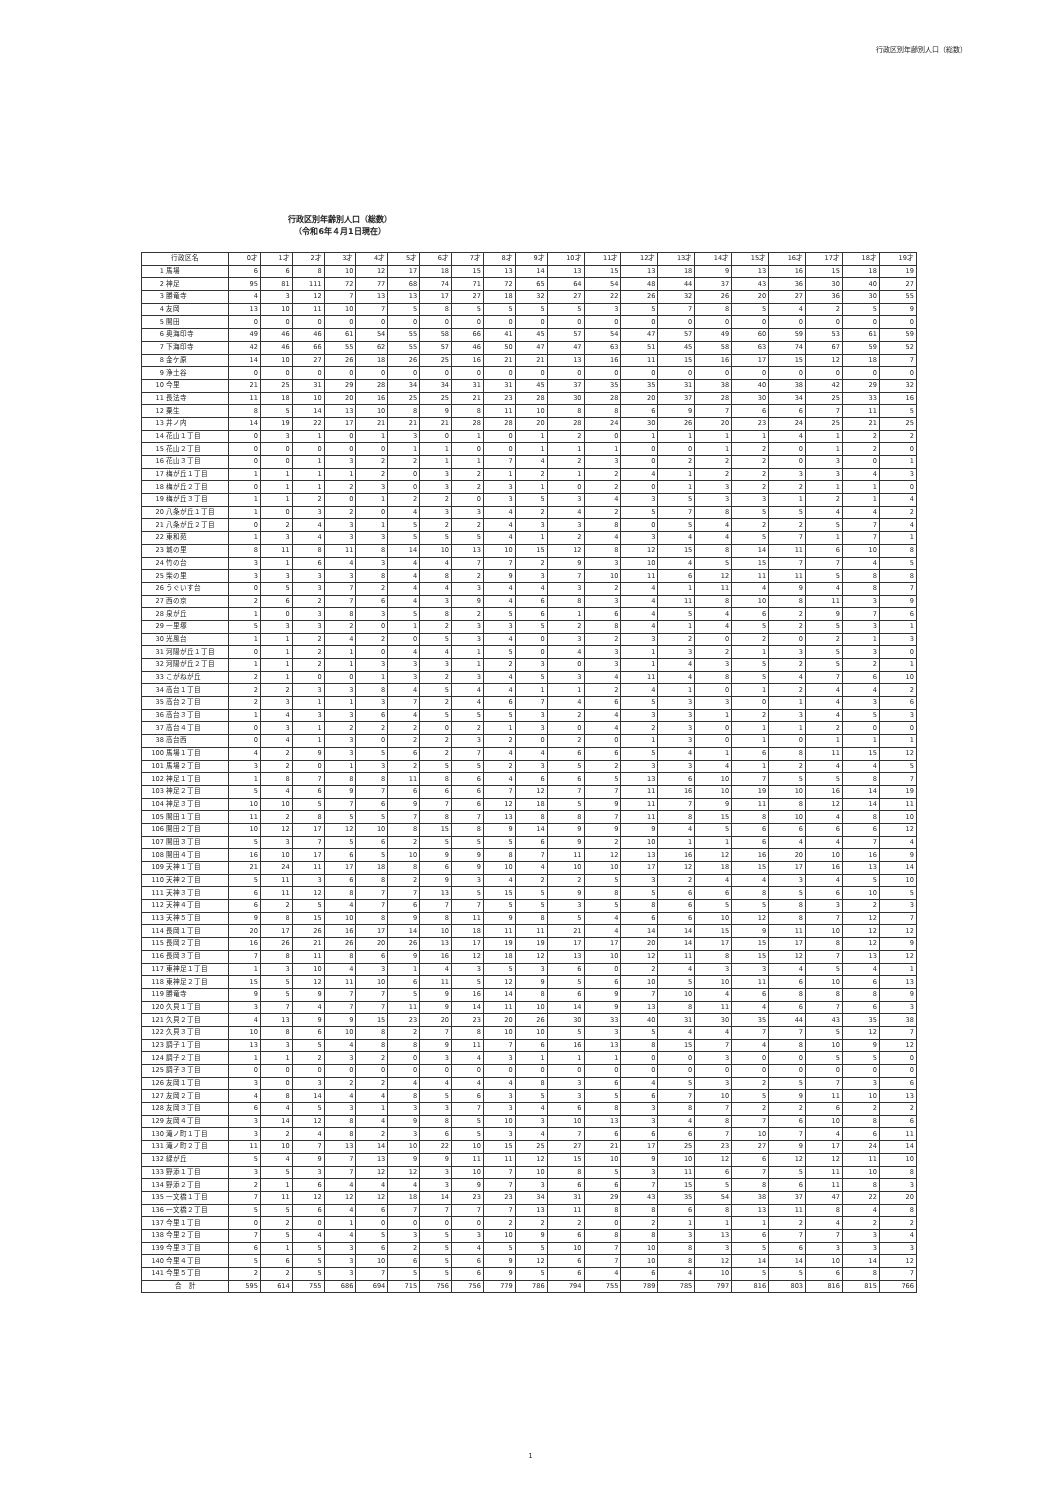行政区別年齢別人口（総数）
行政区別年齢別人口（総数）
（令和6年４月1日現在）
| 行政区名 | | 0才 | 1才 | 2才 | 3才 | 4才 | 5才 | 6才 | 7才 | 8才 | 9才 | 10才 | 11才 | 12才 | 13才 | 14才 | 15才 | 16才 | 17才 | 18才 | 19才 |
| --- | --- | --- | --- | --- | --- | --- | --- | --- | --- | --- | --- | --- | --- | --- | --- | --- | --- | --- | --- | --- | --- |
| 1 | 馬場 | 6 | 6 | 8 | 10 | 12 | 17 | 18 | 15 | 13 | 14 | 13 | 15 | 13 | 18 | 9 | 13 | 16 | 15 | 18 | 19 |
| 2 | 神足 | 95 | 81 | 111 | 72 | 77 | 68 | 74 | 71 | 72 | 65 | 64 | 54 | 48 | 44 | 37 | 43 | 36 | 30 | 40 | 27 |
| 3 | 勝竜寺 | 4 | 3 | 12 | 7 | 13 | 13 | 17 | 27 | 18 | 32 | 27 | 22 | 26 | 32 | 26 | 20 | 27 | 36 | 30 | 55 |
| 4 | 友岡 | 13 | 10 | 11 | 10 | 7 | 5 | 8 | 5 | 5 | 5 | 5 | 3 | 5 | 7 | 8 | 5 | 4 | 2 | 5 | 9 |
| 5 | 開田 | 0 | 0 | 0 | 0 | 0 | 0 | 0 | 0 | 0 | 0 | 0 | 0 | 0 | 0 | 0 | 0 | 0 | 0 | 0 | 0 |
| 6 | 奥海印寺 | 49 | 46 | 46 | 61 | 54 | 55 | 58 | 66 | 41 | 45 | 57 | 54 | 47 | 57 | 49 | 60 | 59 | 53 | 61 | 59 |
| 7 | 下海印寺 | 42 | 46 | 66 | 55 | 62 | 55 | 57 | 46 | 50 | 47 | 47 | 63 | 51 | 45 | 58 | 63 | 74 | 67 | 59 | 52 |
| 8 | 金ケ原 | 14 | 10 | 27 | 26 | 18 | 26 | 25 | 16 | 21 | 21 | 13 | 16 | 11 | 15 | 16 | 17 | 15 | 12 | 18 | 7 |
| 9 | 浄土谷 | 0 | 0 | 0 | 0 | 0 | 0 | 0 | 0 | 0 | 0 | 0 | 0 | 0 | 0 | 0 | 0 | 0 | 0 | 0 | 0 |
| 10 | 今里 | 21 | 25 | 31 | 29 | 28 | 34 | 34 | 31 | 31 | 45 | 37 | 35 | 35 | 31 | 38 | 40 | 38 | 42 | 29 | 32 |
| 11 | 長法寺 | 11 | 18 | 10 | 20 | 16 | 25 | 25 | 21 | 23 | 28 | 30 | 28 | 20 | 37 | 28 | 30 | 34 | 25 | 33 | 16 |
| 12 | 粟生 | 8 | 5 | 14 | 13 | 10 | 8 | 9 | 8 | 11 | 10 | 8 | 8 | 6 | 9 | 7 | 6 | 6 | 7 | 11 | 5 |
| 13 | 井ノ内 | 14 | 19 | 22 | 17 | 21 | 21 | 21 | 28 | 28 | 20 | 28 | 24 | 30 | 26 | 20 | 23 | 24 | 25 | 21 | 25 |
| 14 | 花山１丁目 | 0 | 3 | 1 | 0 | 1 | 3 | 0 | 1 | 0 | 1 | 2 | 0 | 1 | 1 | 1 | 1 | 4 | 1 | 2 | 2 |
| 15 | 花山２丁目 | 0 | 0 | 0 | 0 | 0 | 1 | 1 | 0 | 0 | 1 | 1 | 1 | 0 | 0 | 1 | 2 | 0 | 1 | 2 | 0 |
| 16 | 花山３丁目 | 0 | 0 | 1 | 3 | 2 | 2 | 1 | 1 | 7 | 4 | 2 | 3 | 0 | 2 | 2 | 2 | 0 | 3 | 0 | 1 |
| 17 | 梅が丘１丁目 | 1 | 1 | 1 | 1 | 2 | 0 | 3 | 2 | 1 | 2 | 1 | 2 | 4 | 1 | 2 | 2 | 3 | 3 | 4 | 3 |
| 18 | 梅が丘２丁目 | 0 | 1 | 1 | 2 | 3 | 0 | 3 | 2 | 3 | 1 | 0 | 2 | 0 | 1 | 3 | 2 | 2 | 1 | 1 | 0 |
| 19 | 梅が丘３丁目 | 1 | 1 | 2 | 0 | 1 | 2 | 2 | 0 | 3 | 5 | 3 | 4 | 3 | 5 | 3 | 3 | 1 | 2 | 1 | 4 |
| 20 | 八条が丘１丁目 | 1 | 0 | 3 | 2 | 0 | 4 | 3 | 3 | 4 | 2 | 4 | 2 | 5 | 7 | 8 | 5 | 5 | 4 | 4 | 2 |
| 21 | 八条が丘２丁目 | 0 | 2 | 4 | 3 | 1 | 5 | 2 | 2 | 4 | 3 | 3 | 8 | 0 | 5 | 4 | 2 | 2 | 5 | 7 | 4 |
| 22 | 東和苑 | 1 | 3 | 4 | 3 | 3 | 5 | 5 | 5 | 4 | 1 | 2 | 4 | 3 | 4 | 4 | 5 | 7 | 1 | 7 | 1 |
| 23 | 城の里 | 8 | 11 | 8 | 11 | 8 | 14 | 10 | 13 | 10 | 15 | 12 | 8 | 12 | 15 | 8 | 14 | 11 | 6 | 10 | 8 |
| 24 | 竹の台 | 3 | 1 | 6 | 4 | 3 | 4 | 4 | 7 | 7 | 2 | 9 | 3 | 10 | 4 | 5 | 15 | 7 | 7 | 4 | 5 |
| 25 | 柴の里 | 3 | 3 | 3 | 3 | 8 | 4 | 8 | 2 | 9 | 3 | 7 | 10 | 11 | 6 | 12 | 11 | 11 | 5 | 8 | 8 |
| 26 | うぐいす台 | 0 | 5 | 3 | 7 | 2 | 4 | 4 | 3 | 4 | 4 | 3 | 2 | 4 | 1 | 11 | 4 | 9 | 4 | 8 | 7 |
| 27 | 西の京 | 2 | 6 | 2 | 7 | 6 | 4 | 3 | 9 | 4 | 6 | 8 | 3 | 4 | 11 | 8 | 10 | 8 | 11 | 3 | 9 |
| 28 | 泉が丘 | 1 | 0 | 3 | 8 | 3 | 5 | 8 | 2 | 5 | 6 | 1 | 6 | 4 | 5 | 4 | 6 | 2 | 9 | 7 | 6 |
| 29 | 一里塚 | 5 | 3 | 3 | 2 | 0 | 1 | 2 | 3 | 3 | 5 | 2 | 8 | 4 | 1 | 4 | 5 | 2 | 5 | 3 | 1 |
| 30 | 光風台 | 1 | 1 | 2 | 4 | 2 | 0 | 5 | 3 | 4 | 0 | 3 | 2 | 3 | 2 | 0 | 2 | 0 | 2 | 1 | 3 |
| 31 | 河陽が丘１丁目 | 0 | 1 | 2 | 1 | 0 | 4 | 4 | 1 | 5 | 0 | 4 | 3 | 1 | 3 | 2 | 1 | 3 | 5 | 3 | 0 |
| 32 | 河陽が丘２丁目 | 1 | 1 | 2 | 1 | 3 | 3 | 3 | 1 | 2 | 3 | 0 | 3 | 1 | 4 | 3 | 5 | 2 | 5 | 2 | 1 |
| 33 | こがねが丘 | 2 | 1 | 0 | 0 | 1 | 3 | 2 | 3 | 4 | 5 | 3 | 4 | 11 | 4 | 8 | 5 | 4 | 7 | 6 | 10 |
| 34 | 高台１丁目 | 2 | 2 | 3 | 3 | 8 | 4 | 5 | 4 | 4 | 1 | 1 | 2 | 4 | 1 | 0 | 1 | 2 | 4 | 4 | 2 |
| 35 | 高台２丁目 | 2 | 3 | 1 | 1 | 3 | 7 | 2 | 4 | 6 | 7 | 4 | 6 | 5 | 3 | 3 | 0 | 1 | 4 | 3 | 6 |
| 36 | 高台３丁目 | 1 | 4 | 3 | 3 | 6 | 4 | 5 | 5 | 5 | 3 | 2 | 4 | 3 | 3 | 1 | 2 | 3 | 4 | 5 | 3 |
| 37 | 高台４丁目 | 0 | 3 | 1 | 2 | 2 | 2 | 0 | 2 | 1 | 3 | 0 | 4 | 2 | 3 | 0 | 1 | 1 | 2 | 0 | 0 |
| 38 | 高台西 | 0 | 4 | 1 | 3 | 0 | 2 | 2 | 3 | 2 | 0 | 2 | 0 | 1 | 3 | 0 | 1 | 0 | 1 | 1 | 1 |
| 100 | 馬場１丁目 | 4 | 2 | 9 | 3 | 5 | 6 | 2 | 7 | 4 | 4 | 6 | 6 | 5 | 4 | 1 | 6 | 8 | 11 | 15 | 12 |
| 101 | 馬場２丁目 | 3 | 2 | 0 | 1 | 3 | 2 | 5 | 5 | 2 | 3 | 5 | 2 | 3 | 3 | 4 | 1 | 2 | 4 | 4 | 5 |
| 102 | 神足１丁目 | 1 | 8 | 7 | 8 | 8 | 11 | 8 | 6 | 4 | 6 | 6 | 5 | 13 | 6 | 10 | 7 | 5 | 5 | 8 | 7 |
| 103 | 神足２丁目 | 5 | 4 | 6 | 9 | 7 | 6 | 6 | 6 | 7 | 12 | 7 | 7 | 11 | 16 | 10 | 19 | 10 | 16 | 14 | 19 |
| 104 | 神足３丁目 | 10 | 10 | 5 | 7 | 6 | 9 | 7 | 6 | 12 | 18 | 5 | 9 | 11 | 7 | 9 | 11 | 8 | 12 | 14 | 11 |
| 105 | 開田１丁目 | 11 | 2 | 8 | 5 | 5 | 7 | 8 | 7 | 13 | 8 | 8 | 7 | 11 | 8 | 15 | 8 | 10 | 4 | 8 | 10 |
| 106 | 開田２丁目 | 10 | 12 | 17 | 12 | 10 | 8 | 15 | 8 | 9 | 14 | 9 | 9 | 9 | 4 | 5 | 6 | 6 | 6 | 6 | 12 |
| 107 | 開田３丁目 | 5 | 3 | 7 | 5 | 6 | 2 | 5 | 5 | 5 | 6 | 9 | 2 | 10 | 1 | 1 | 6 | 4 | 4 | 7 | 4 |
| 108 | 開田４丁目 | 16 | 10 | 17 | 6 | 5 | 10 | 9 | 9 | 8 | 7 | 11 | 12 | 13 | 16 | 12 | 16 | 20 | 10 | 16 | 9 |
| 109 | 天神１丁目 | 21 | 24 | 11 | 17 | 18 | 8 | 6 | 9 | 10 | 4 | 10 | 10 | 17 | 12 | 18 | 15 | 17 | 16 | 13 | 14 |
| 110 | 天神２丁目 | 5 | 11 | 3 | 6 | 8 | 2 | 9 | 3 | 4 | 2 | 2 | 5 | 3 | 2 | 4 | 4 | 3 | 4 | 5 | 10 |
| 111 | 天神３丁目 | 6 | 11 | 12 | 8 | 7 | 7 | 13 | 5 | 15 | 5 | 9 | 8 | 5 | 6 | 6 | 8 | 5 | 6 | 10 | 5 |
| 112 | 天神４丁目 | 6 | 2 | 5 | 4 | 7 | 6 | 7 | 7 | 5 | 5 | 3 | 5 | 8 | 6 | 5 | 5 | 8 | 3 | 2 | 3 |
| 113 | 天神５丁目 | 9 | 8 | 15 | 10 | 8 | 9 | 8 | 11 | 9 | 8 | 5 | 4 | 6 | 6 | 10 | 12 | 8 | 7 | 12 | 7 |
| 114 | 長岡１丁目 | 20 | 17 | 26 | 16 | 17 | 14 | 10 | 18 | 11 | 11 | 21 | 4 | 14 | 14 | 15 | 9 | 11 | 10 | 12 | 12 |
| 115 | 長岡２丁目 | 16 | 26 | 21 | 26 | 20 | 26 | 13 | 17 | 19 | 19 | 17 | 17 | 20 | 14 | 17 | 15 | 17 | 8 | 12 | 9 |
| 116 | 長岡３丁目 | 7 | 8 | 11 | 8 | 6 | 9 | 16 | 12 | 18 | 12 | 13 | 10 | 12 | 11 | 8 | 15 | 12 | 7 | 13 | 12 |
| 117 | 東神足１丁目 | 1 | 3 | 10 | 4 | 3 | 1 | 4 | 3 | 5 | 3 | 6 | 0 | 2 | 4 | 3 | 3 | 4 | 5 | 4 | 1 |
| 118 | 東神足２丁目 | 15 | 5 | 12 | 11 | 10 | 6 | 11 | 5 | 12 | 9 | 5 | 6 | 10 | 5 | 10 | 11 | 6 | 10 | 6 | 13 |
| 119 | 勝竜寺 | 9 | 5 | 9 | 7 | 7 | 5 | 9 | 16 | 14 | 8 | 6 | 9 | 7 | 10 | 4 | 6 | 8 | 8 | 8 | 9 |
| 120 | 久貝１丁目 | 3 | 7 | 4 | 7 | 7 | 11 | 9 | 14 | 11 | 10 | 14 | 9 | 13 | 8 | 11 | 4 | 6 | 7 | 6 | 3 |
| 121 | 久貝２丁目 | 4 | 13 | 9 | 9 | 15 | 23 | 20 | 23 | 20 | 26 | 30 | 33 | 40 | 31 | 30 | 35 | 44 | 43 | 35 | 38 |
| 122 | 久貝３丁目 | 10 | 8 | 6 | 10 | 8 | 2 | 7 | 8 | 10 | 10 | 5 | 3 | 5 | 4 | 4 | 7 | 7 | 5 | 12 | 7 |
| 123 | 調子１丁目 | 13 | 3 | 5 | 4 | 8 | 8 | 9 | 11 | 7 | 6 | 16 | 13 | 8 | 15 | 7 | 4 | 8 | 10 | 9 | 12 |
| 124 | 調子２丁目 | 1 | 1 | 2 | 3 | 2 | 0 | 3 | 4 | 3 | 1 | 1 | 1 | 0 | 0 | 3 | 0 | 0 | 5 | 5 | 0 |
| 125 | 調子３丁目 | 0 | 0 | 0 | 0 | 0 | 0 | 0 | 0 | 0 | 0 | 0 | 0 | 0 | 0 | 0 | 0 | 0 | 0 | 0 | 0 |
| 126 | 友岡１丁目 | 3 | 0 | 3 | 2 | 2 | 4 | 4 | 4 | 4 | 8 | 3 | 6 | 4 | 5 | 3 | 2 | 5 | 7 | 3 | 6 |
| 127 | 友岡２丁目 | 4 | 8 | 14 | 4 | 4 | 8 | 5 | 6 | 3 | 5 | 3 | 5 | 6 | 7 | 10 | 5 | 9 | 11 | 10 | 13 |
| 128 | 友岡３丁目 | 6 | 4 | 5 | 3 | 1 | 3 | 3 | 7 | 3 | 4 | 6 | 8 | 3 | 8 | 7 | 2 | 2 | 6 | 2 | 2 |
| 129 | 友岡４丁目 | 3 | 14 | 12 | 8 | 4 | 9 | 8 | 5 | 10 | 3 | 10 | 13 | 3 | 4 | 8 | 7 | 6 | 10 | 8 | 6 |
| 130 | 滝ノ町１丁目 | 3 | 2 | 4 | 8 | 2 | 3 | 6 | 5 | 3 | 4 | 7 | 6 | 6 | 6 | 7 | 10 | 7 | 4 | 6 | 11 |
| 131 | 滝ノ町２丁目 | 11 | 10 | 7 | 13 | 14 | 10 | 22 | 10 | 15 | 25 | 27 | 21 | 17 | 25 | 23 | 27 | 9 | 17 | 24 | 14 |
| 132 | 緑が丘 | 5 | 4 | 9 | 7 | 13 | 9 | 9 | 11 | 11 | 12 | 15 | 10 | 9 | 10 | 12 | 6 | 12 | 12 | 11 | 10 |
| 133 | 野添１丁目 | 3 | 5 | 3 | 7 | 12 | 12 | 3 | 10 | 7 | 10 | 8 | 5 | 3 | 11 | 6 | 7 | 5 | 11 | 10 | 8 |
| 134 | 野添２丁目 | 2 | 1 | 6 | 4 | 4 | 4 | 3 | 9 | 7 | 3 | 6 | 6 | 7 | 15 | 5 | 8 | 6 | 11 | 8 | 3 |
| 135 | 一文橋１丁目 | 7 | 11 | 12 | 12 | 12 | 18 | 14 | 23 | 23 | 34 | 31 | 29 | 43 | 35 | 54 | 38 | 37 | 47 | 22 | 20 |
| 136 | 一文橋２丁目 | 5 | 5 | 6 | 4 | 6 | 7 | 7 | 7 | 7 | 13 | 11 | 8 | 8 | 6 | 8 | 13 | 11 | 8 | 4 | 8 |
| 137 | 今里１丁目 | 0 | 2 | 0 | 1 | 0 | 0 | 0 | 0 | 2 | 2 | 2 | 0 | 2 | 1 | 1 | 1 | 2 | 4 | 2 | 2 |
| 138 | 今里２丁目 | 7 | 5 | 4 | 4 | 5 | 3 | 5 | 3 | 10 | 9 | 6 | 8 | 8 | 3 | 13 | 6 | 7 | 7 | 3 | 4 |
| 139 | 今里３丁目 | 6 | 1 | 5 | 3 | 6 | 2 | 5 | 4 | 5 | 5 | 10 | 7 | 10 | 8 | 3 | 5 | 6 | 3 | 3 | 3 |
| 140 | 今里４丁目 | 5 | 6 | 5 | 3 | 10 | 6 | 5 | 6 | 9 | 12 | 6 | 7 | 10 | 8 | 12 | 14 | 14 | 10 | 14 | 12 |
| 141 | 今里５丁目 | 2 | 2 | 5 | 3 | 7 | 5 | 5 | 6 | 9 | 5 | 6 | 4 | 6 | 4 | 10 | 5 | 5 | 6 | 8 | 7 |
| 合 計 | | 595 | 614 | 755 | 686 | 694 | 715 | 756 | 756 | 779 | 786 | 794 | 755 | 789 | 785 | 797 | 816 | 803 | 816 | 815 | 766 |
1